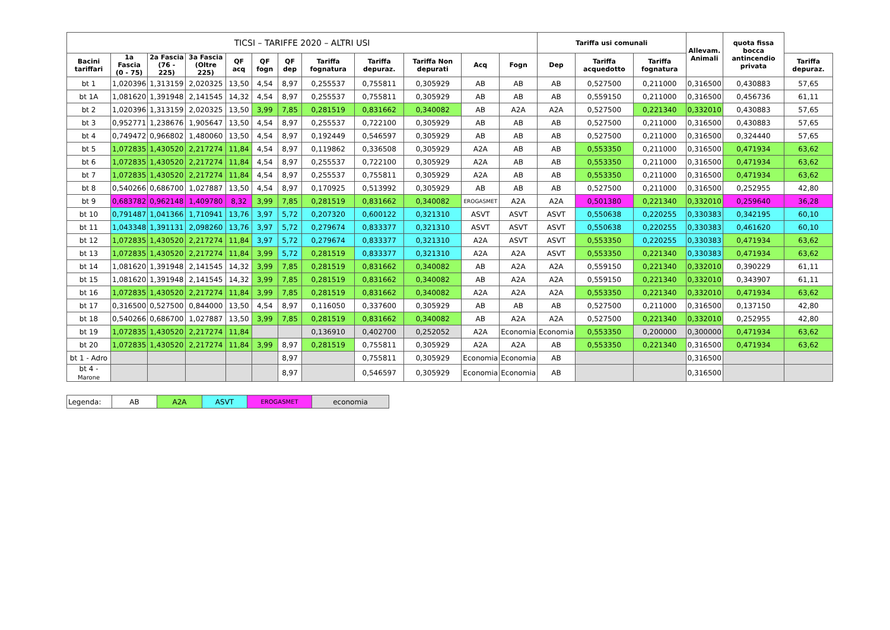| TICSI – TARIFFE 2020 – ALTRI USI | | | | | | | | | | | | Tariffa usi comunali | | | Allevam. Animali | quota fissa bocca antincendio privata | |
| Bacini tariffari | 1a Fascia (0 - 75) | 2a Fascia (76 - 225) | 3a Fascia (Oltre 225) | QF acq | QF fogn | QF dep | Tariffa fognatura | Tariffa depuraz. | Tariffa Non depurati | Acq | Fogn | Dep | Tariffa acquedotto | Tariffa fognatura | | | Tariffa depuraz. |
| bt 1 | 1,020396 | 1,313159 | 2,020325 | 13,50 | 4,54 | 8,97 | 0,255537 | 0,755811 | 0,305929 | AB | AB | AB | 0,527500 | 0,211000 | 0,316500 | 0,430883 | 57,65 |
| bt 1A | 1,081620 | 1,391948 | 2,141545 | 14,32 | 4,54 | 8,97 | 0,255537 | 0,755811 | 0,305929 | AB | AB | AB | 0,559150 | 0,211000 | 0,316500 | 0,456736 | 61,11 |
| bt 2 | 1,020396 | 1,313159 | 2,020325 | 13,50 | 3,99 | 7,85 | 0,281519 | 0,831662 | 0,340082 | AB | A2A | A2A | 0,527500 | 0,221340 | 0,332010 | 0,430883 | 57,65 |
| bt 3 | 0,952771 | 1,238676 | 1,905647 | 13,50 | 4,54 | 8,97 | 0,255537 | 0,722100 | 0,305929 | AB | AB | AB | 0,527500 | 0,211000 | 0,316500 | 0,430883 | 57,65 |
| bt 4 | 0,749472 | 0,966802 | 1,480060 | 13,50 | 4,54 | 8,97 | 0,192449 | 0,546597 | 0,305929 | AB | AB | AB | 0,527500 | 0,211000 | 0,316500 | 0,324440 | 57,65 |
| bt 5 | 1,072835 | 1,430520 | 2,217274 | 11,84 | 4,54 | 8,97 | 0,119862 | 0,336508 | 0,305929 | A2A | AB | AB | 0,553350 | 0,211000 | 0,316500 | 0,471934 | 63,62 |
| bt 6 | 1,072835 | 1,430520 | 2,217274 | 11,84 | 4,54 | 8,97 | 0,255537 | 0,722100 | 0,305929 | A2A | AB | AB | 0,553350 | 0,211000 | 0,316500 | 0,471934 | 63,62 |
| bt 7 | 1,072835 | 1,430520 | 2,217274 | 11,84 | 4,54 | 8,97 | 0,255537 | 0,755811 | 0,305929 | A2A | AB | AB | 0,553350 | 0,211000 | 0,316500 | 0,471934 | 63,62 |
| bt 8 | 0,540266 | 0,686700 | 1,027887 | 13,50 | 4,54 | 8,97 | 0,170925 | 0,513992 | 0,305929 | AB | AB | AB | 0,527500 | 0,211000 | 0,316500 | 0,252955 | 42,80 |
| bt 9 | 0,683782 | 0,962148 | 1,409780 | 8,32 | 3,99 | 7,85 | 0,281519 | 0,831662 | 0,340082 | EROGASMET | A2A | A2A | 0,501380 | 0,221340 | 0,332010 | 0,259640 | 36,28 |
| bt 10 | 0,791487 | 1,041366 | 1,710941 | 13,76 | 3,97 | 5,72 | 0,207320 | 0,600122 | 0,321310 | ASVT | ASVT | ASVT | 0,550638 | 0,220255 | 0,330383 | 0,342195 | 60,10 |
| bt 11 | 1,043348 | 1,391131 | 2,098260 | 13,76 | 3,97 | 5,72 | 0,279674 | 0,833377 | 0,321310 | ASVT | ASVT | ASVT | 0,550638 | 0,220255 | 0,330383 | 0,461620 | 60,10 |
| bt 12 | 1,072835 | 1,430520 | 2,217274 | 11,84 | 3,97 | 5,72 | 0,279674 | 0,833377 | 0,321310 | A2A | ASVT | ASVT | 0,553350 | 0,220255 | 0,330383 | 0,471934 | 63,62 |
| bt 13 | 1,072835 | 1,430520 | 2,217274 | 11,84 | 3,99 | 5,72 | 0,281519 | 0,833377 | 0,321310 | A2A | A2A | ASVT | 0,553350 | 0,221340 | 0,330383 | 0,471934 | 63,62 |
| bt 14 | 1,081620 | 1,391948 | 2,141545 | 14,32 | 3,99 | 7,85 | 0,281519 | 0,831662 | 0,340082 | AB | A2A | A2A | 0,559150 | 0,221340 | 0,332010 | 0,390229 | 61,11 |
| bt 15 | 1,081620 | 1,391948 | 2,141545 | 14,32 | 3,99 | 7,85 | 0,281519 | 0,831662 | 0,340082 | AB | A2A | A2A | 0,559150 | 0,221340 | 0,332010 | 0,343907 | 61,11 |
| bt 16 | 1,072835 | 1,430520 | 2,217274 | 11,84 | 3,99 | 7,85 | 0,281519 | 0,831662 | 0,340082 | A2A | A2A | A2A | 0,553350 | 0,221340 | 0,332010 | 0,471934 | 63,62 |
| bt 17 | 0,316500 | 0,527500 | 0,844000 | 13,50 | 4,54 | 8,97 | 0,116050 | 0,337600 | 0,305929 | AB | AB | AB | 0,527500 | 0,211000 | 0,316500 | 0,137150 | 42,80 |
| bt 18 | 0,540266 | 0,686700 | 1,027887 | 13,50 | 3,99 | 7,85 | 0,281519 | 0,831662 | 0,340082 | AB | A2A | A2A | 0,527500 | 0,221340 | 0,332010 | 0,252955 | 42,80 |
| bt 19 | 1,072835 | 1,430520 | 2,217274 | 11,84 | | | 0,136910 | 0,402700 | 0,252052 | A2A | Economia | Economia | 0,553350 | 0,200000 | 0,300000 | 0,471934 | 63,62 |
| bt 20 | 1,072835 | 1,430520 | 2,217274 | 11,84 | 3,99 | 8,97 | 0,281519 | 0,755811 | 0,305929 | A2A | A2A | AB | 0,553350 | 0,221340 | 0,316500 | 0,471934 | 63,62 |
| bt 1 - Adro | | | | | | 8,97 | | 0,755811 | 0,305929 | Economia | Economia | AB | | | 0,316500 | | |
| bt 4 - Marone | | | | | | 8,97 | | 0,546597 | 0,305929 | Economia | Economia | AB | | | 0,316500 | | |
| Legenda: | AB | A2A | ASVT | EROGASMET | economia |